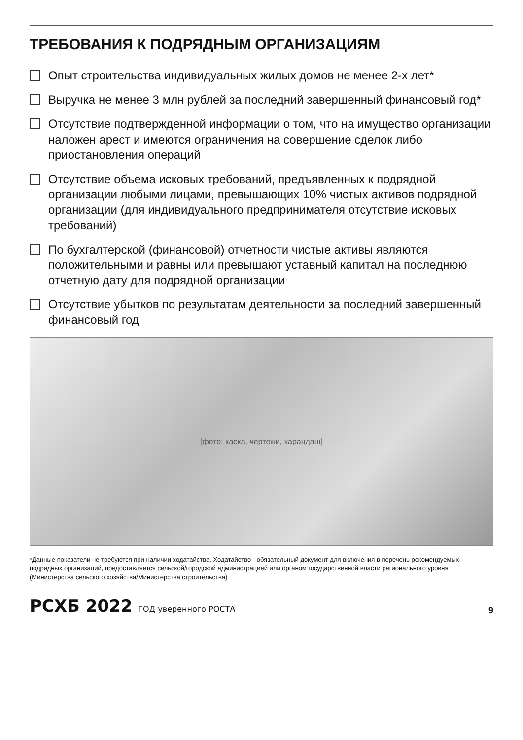ТРЕБОВАНИЯ К ПОДРЯДНЫМ ОРГАНИЗАЦИЯМ
Опыт строительства индивидуальных жилых домов не менее 2-х лет*
Выручка не менее 3 млн рублей за последний завершенный финансовый год*
Отсутствие подтвержденной информации о том, что на имущество организации наложен арест и имеются ограничения на совершение сделок либо приостановления операций
Отсутствие объема исковых требований, предъявленных к подрядной организации любыми лицами, превышающих 10% чистых активов подрядной организации (для индивидуального предпринимателя отсутствие исковых требований)
По бухгалтерской (финансовой) отчетности чистые активы являются положительными и равны или превышают уставный капитал на последнюю отчетную дату для подрядной организации
Отсутствие убытков по результатам деятельности за последний завершенный финансовый год
[фото: каска, чертежи, карандаш]
*Данные показатели не требуются при наличии ходатайства. Ходатайство - обязательный документ для включения в перечень рекомендуемых подрядных организаций, предоставляется сельской/городской администрацией или органом государственной власти регионального уровня (Министерства сельского хозяйства/Министерства строительства)
РСХБ 2022 ГОД уверенного РОСТА
9